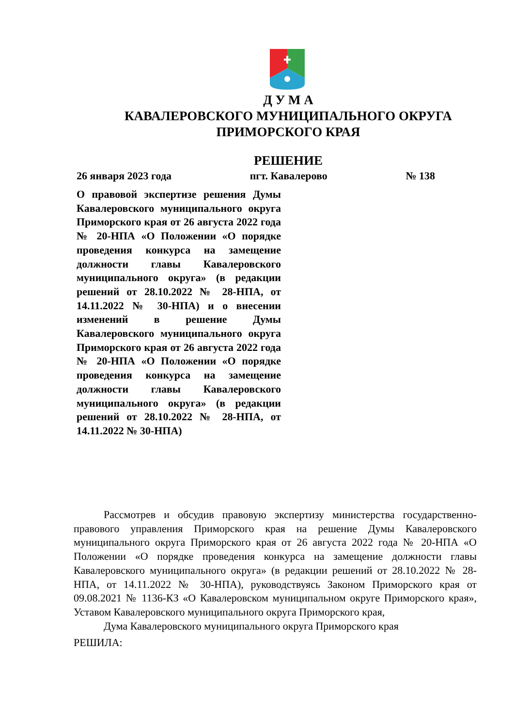Д У М А
КАВАЛЕРОВСКОГО МУНИЦИПАЛЬНОГО ОКРУГА
ПРИМОРСКОГО КРАЯ
РЕШЕНИЕ
26 января 2023 года пгт. Кавалерово № 138
О правовой экспертизе решения Думы Кавалеровского муниципального округа Приморского края от 26 августа 2022 года № 20-НПА «О Положении «О порядке проведения конкурса на замещение должности главы Кавалеровского муниципального округа» (в редакции решений от 28.10.2022 № 28-НПА, от 14.11.2022 № 30-НПА) и о внесении изменений в решение Думы Кавалеровского муниципального округа Приморского края от 26 августа 2022 года № 20-НПА «О Положении «О порядке проведения конкурса на замещение должности главы Кавалеровского муниципального округа» (в редакции решений от 28.10.2022 № 28-НПА, от 14.11.2022 № 30-НПА)
Рассмотрев и обсудив правовую экспертизу министерства государственно-правового управления Приморского края на решение Думы Кавалеровского муниципального округа Приморского края от 26 августа 2022 года № 20-НПА «О Положении «О порядке проведения конкурса на замещение должности главы Кавалеровского муниципального округа» (в редакции решений от 28.10.2022 № 28-НПА, от 14.11.2022 № 30-НПА), руководствуясь Законом Приморского края от 09.08.2021 № 1136-КЗ «О Кавалеровском муниципальном округе Приморского края», Уставом Кавалеровского муниципального округа Приморского края,
Дума Кавалеровского муниципального округа Приморского края
РЕШИЛА: